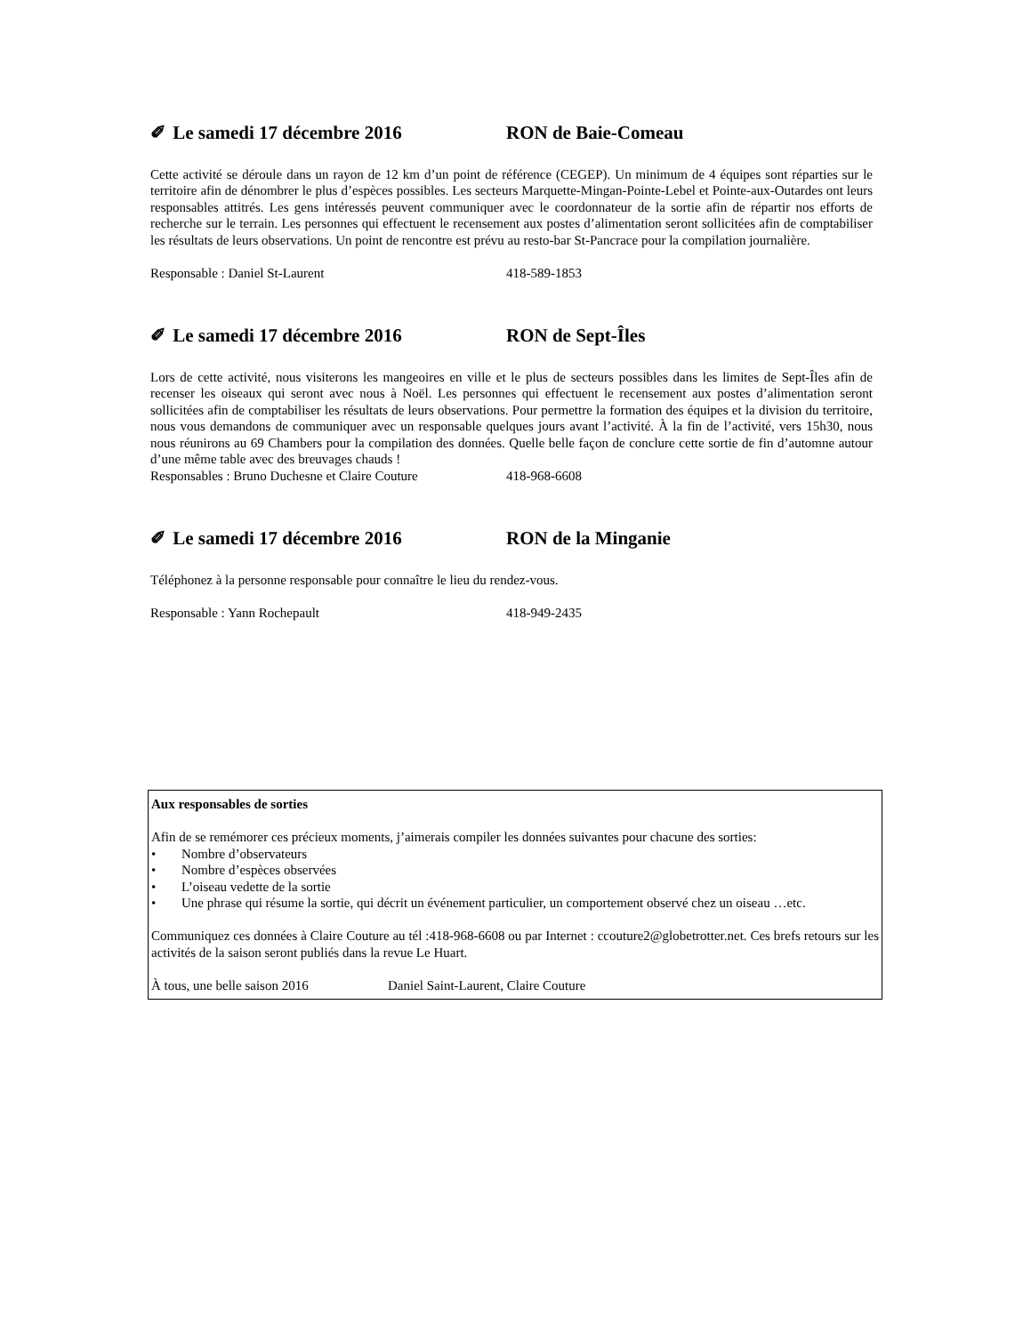✐ Le samedi 17 décembre 2016 RON de Baie-Comeau
Cette activité se déroule dans un rayon de 12 km d’un point de référence (CEGEP). Un minimum de 4 équipes sont réparties sur le territoire afin de dénombrer le plus d’espèces possibles. Les secteurs Marquette-Mingan-Pointe-Lebel et Pointe-aux-Outardes ont leurs responsables attitrés. Les gens intéressés peuvent communiquer avec le coordonnateur de la sortie afin de répartir nos efforts de recherche sur le terrain. Les personnes qui effectuent le recensement aux postes d’alimentation seront sollicitées afin de comptabiliser les résultats de leurs observations. Un point de rencontre est prévu au resto-bar St-Pancrace pour la compilation journalière.
Responsable : Daniel St-Laurent 418-589-1853
✐ Le samedi 17 décembre 2016 RON de Sept-Îles
Lors de cette activité, nous visiterons les mangeoires en ville et le plus de secteurs possibles dans les limites de Sept-Îles afin de recenser les oiseaux qui seront avec nous à Noël. Les personnes qui effectuent le recensement aux postes d’alimentation seront sollicitées afin de comptabiliser les résultats de leurs observations. Pour permettre la formation des équipes et la division du territoire, nous vous demandons de communiquer avec un responsable quelques jours avant l’activité. À la fin de l’activité, vers 15h30, nous nous réunirons au 69 Chambers pour la compilation des données. Quelle belle façon de conclure cette sortie de fin d’automne autour d’une même table avec des breuvages chauds !
Responsables : Bruno Duchesne et Claire Couture 418-968-6608
✐ Le samedi 17 décembre 2016 RON de la Minganie
Téléphonez à la personne responsable pour connaître le lieu du rendez-vous.
Responsable : Yann Rochepault 418-949-2435
Aux responsables de sorties
Afin de se remémorer ces précieux moments, j’aimerais compiler les données suivantes pour chacune des sorties:
• Nombre d’observateurs
• Nombre d’espèces observées
• L’oiseau vedette de la sortie
• Une phrase qui résume la sortie, qui décrit un événement particulier, un comportement observé chez un oiseau …etc.
Communiquez ces données à Claire Couture au tél :418-968-6608 ou par Internet : ccouture2@globetrotter.net. Ces brefs retours sur les activités de la saison seront publiés dans la revue Le Huart.
À tous, une belle saison 2016 Daniel Saint-Laurent, Claire Couture